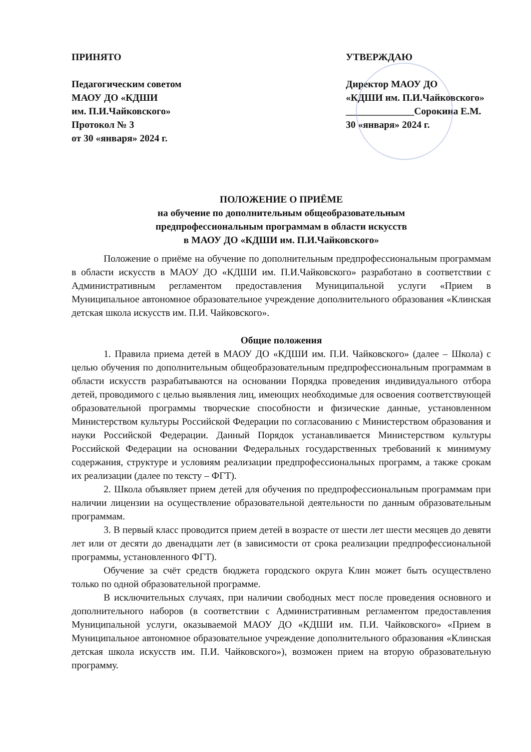ПРИНЯТО
Педагогическим советом
МАОУ ДО «КДШИ
им. П.И.Чайковского»
Протокол № 3
от 30 «января» 2024 г.
УТВЕРЖДАЮ
Директор МАОУ ДО
«КДШИ им. П.И.Чайковского»
______________Сорокина Е.М.
30 «января» 2024 г.
ПОЛОЖЕНИЕ О ПРИЁМЕ
на обучение по дополнительным общеобразовательным
предпрофессиональным программам в области искусств
в МАОУ ДО «КДШИ им. П.И.Чайковского»
Положение о приёме на обучение по дополнительным предпрофессиональным программам в области искусств в МАОУ ДО «КДШИ им. П.И.Чайковского» разработано в соответствии с Административным регламентом предоставления Муниципальной услуги «Прием в Муниципальное автономное образовательное учреждение дополнительного образования «Клинская детская школа искусств им. П.И. Чайковского».
Общие положения
1. Правила приема детей в МАОУ ДО «КДШИ им. П.И. Чайковского» (далее – Школа) с целью обучения по дополнительным общеобразовательным предпрофессиональным программам в области искусств разрабатываются на основании Порядка проведения индивидуального отбора детей, проводимого с целью выявления лиц, имеющих необходимые для освоения соответствующей образовательной программы творческие способности и физические данные, установленном Министерством культуры Российской Федерации по согласованию с Министерством образования и науки Российской Федерации. Данный Порядок устанавливается Министерством культуры Российской Федерации на основании Федеральных государственных требований к минимуму содержания, структуре и условиям реализации предпрофессиональных программ, а также срокам их реализации (далее по тексту – ФГТ).
2. Школа объявляет прием детей для обучения по предпрофессиональным программам при наличии лицензии на осуществление образовательной деятельности по данным образовательным программам.
3. В первый класс проводится прием детей в возрасте от шести лет шести месяцев до девяти лет или от десяти до двенадцати лет (в зависимости от срока реализации предпрофессиональной программы, установленного ФГТ).
Обучение за счёт средств бюджета городского округа Клин может быть осуществлено только по одной образовательной программе.
В исключительных случаях, при наличии свободных мест после проведения основного и дополнительного наборов (в соответствии с Административным регламентом предоставления Муниципальной услуги, оказываемой МАОУ ДО «КДШИ им. П.И. Чайковского» «Прием в Муниципальное автономное образовательное учреждение дополнительного образования «Клинская детская школа искусств им. П.И. Чайковского»), возможен прием на вторую образовательную программу.